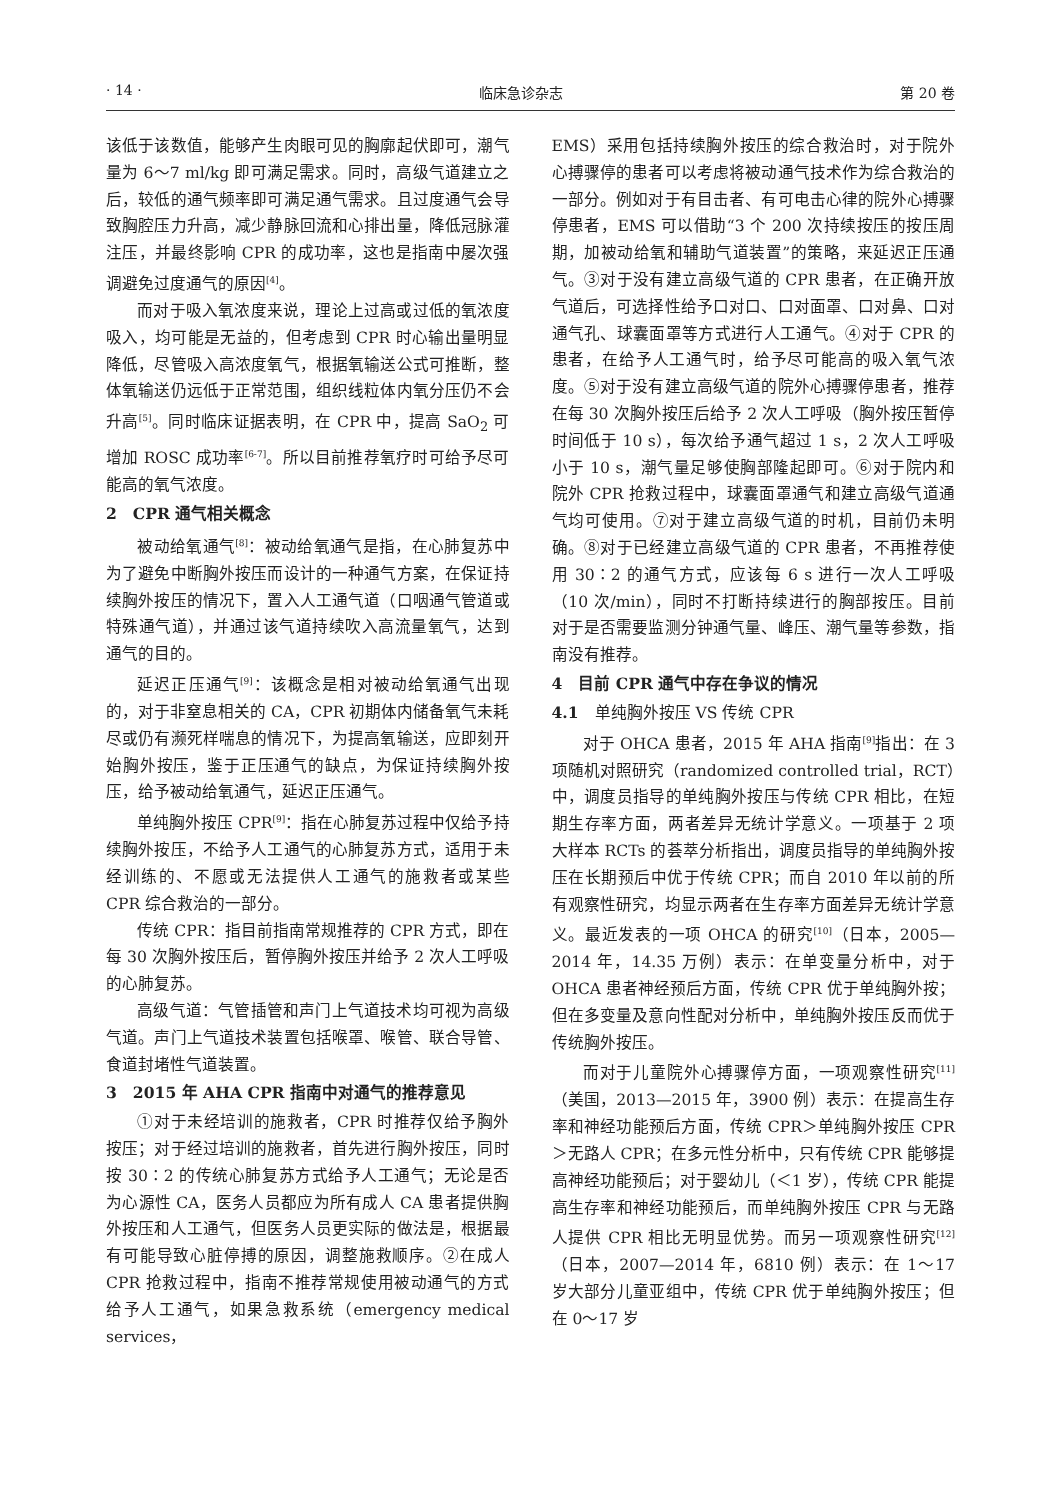· 14 · 临床急诊杂志 第 20 卷
该低于该数值，能够产生肉眼可见的胸廓起伏即可，潮气量为 6～7 ml/kg 即可满足需求。同时，高级气道建立之后，较低的通气频率即可满足通气需求。且过度通气会导致胸腔压力升高，减少静脉回流和心排出量，降低冠脉灌注压，并最终影响 CPR 的成功率，这也是指南中屡次强调避免过度通气的原因<sup>[4]</sup>。
而对于吸入氧浓度来说，理论上过高或过低的氧浓度吸入，均可能是无益的，但考虑到 CPR 时心输出量明显降低，尽管吸入高浓度氧气，根据氧输送公式可推断，整体氧输送仍远低于正常范围，组织线粒体内氧分压仍不会升高<sup>[5]</sup>。同时临床证据表明，在 CPR 中，提高 SaO<sub>2</sub> 可增加 ROSC 成功率<sup>[6-7]</sup>。所以目前推荐氧疗时可给予尽可能高的氧气浓度。
2　CPR 通气相关概念
被动给氧通气<sup>[8]</sup>：被动给氧通气是指，在心肺复苏中为了避免中断胸外按压而设计的一种通气方案，在保证持续胸外按压的情况下，置入人工通气道（口咽通气管道或特殊通气道），并通过该气道持续吹入高流量氧气，达到通气的目的。
延迟正压通气<sup>[9]</sup>：该概念是相对被动给氧通气出现的，对于非窒息相关的 CA，CPR 初期体内储备氧气未耗尽或仍有濒死样喘息的情况下，为提高氧输送，应即刻开始胸外按压，鉴于正压通气的缺点，为保证持续胸外按压，给予被动给氧通气，延迟正压通气。
单纯胸外按压 CPR<sup>[9]</sup>：指在心肺复苏过程中仅给予持续胸外按压，不给予人工通气的心肺复苏方式，适用于未经训练的、不愿或无法提供人工通气的施救者或某些 CPR 综合救治的一部分。
传统 CPR：指目前指南常规推荐的 CPR 方式，即在每 30 次胸外按压后，暂停胸外按压并给予 2 次人工呼吸的心肺复苏。
高级气道：气管插管和声门上气道技术均可视为高级气道。声门上气道技术装置包括喉罩、喉管、联合导管、食道封堵性气道装置。
3　2015 年 AHA CPR 指南中对通气的推荐意见
①对于未经培训的施救者，CPR 时推荐仅给予胸外按压；对于经过培训的施救者，首先进行胸外按压，同时按 30∶2 的传统心肺复苏方式给予人工通气；无论是否为心源性 CA，医务人员都应为所有成人 CA 患者提供胸外按压和人工通气，但医务人员更实际的做法是，根据最有可能导致心脏停搏的原因，调整施救顺序。②在成人 CPR 抢救过程中，指南不推荐常规使用被动通气的方式给予人工通气，如果急救系统（emergency medical services，
EMS）采用包括持续胸外按压的综合救治时，对于院外心搏骤停的患者可以考虑将被动通气技术作为综合救治的一部分。例如对于有目击者、有可电击心律的院外心搏骤停患者，EMS 可以借助“3 个 200 次持续按压的按压周期，加被动给氧和辅助气道装置”的策略，来延迟正压通气。③对于没有建立高级气道的 CPR 患者，在正确开放气道后，可选择性给予口对口、口对面罩、口对鼻、口对通气孔、球囊面罩等方式进行人工通气。④对于 CPR 的患者，在给予人工通气时，给予尽可能高的吸入氧气浓度。⑤对于没有建立高级气道的院外心搏骤停患者，推荐在每 30 次胸外按压后给予 2 次人工呼吸（胸外按压暂停时间低于 10 s），每次给予通气超过 1 s，2 次人工呼吸小于 10 s，潮气量足够使胸部隆起即可。⑥对于院内和院外 CPR 抢救过程中，球囊面罩通气和建立高级气道通气均可使用。⑦对于建立高级气道的时机，目前仍未明确。⑧对于已经建立高级气道的 CPR 患者，不再推荐使用 30∶2 的通气方式，应该每 6 s 进行一次人工呼吸（10 次/min），同时不打断持续进行的胸部按压。目前对于是否需要监测分钟通气量、峰压、潮气量等参数，指南没有推荐。
4　目前 CPR 通气中存在争议的情况
4.1　单纯胸外按压 VS 传统 CPR
对于 OHCA 患者，2015 年 AHA 指南<sup>[9]</sup>指出：在 3 项随机对照研究（randomized controlled trial，RCT）中，调度员指导的单纯胸外按压与传统 CPR 相比，在短期生存率方面，两者差异无统计学意义。一项基于 2 项大样本 RCTs 的荟萃分析指出，调度员指导的单纯胸外按压在长期预后中优于传统 CPR；而自 2010 年以前的所有观察性研究，均显示两者在生存率方面差异无统计学意义。最近发表的一项 OHCA 的研究<sup>[10]</sup>（日本，2005—2014 年，14.35 万例）表示：在单变量分析中，对于 OHCA 患者神经预后方面，传统 CPR 优于单纯胸外按；但在多变量及意向性配对分析中，单纯胸外按压反而优于传统胸外按压。
而对于儿童院外心搏骤停方面，一项观察性研究<sup>[11]</sup>（美国，2013—2015 年，3900 例）表示：在提高生存率和神经功能预后方面，传统 CPR＞单纯胸外按压 CPR＞无路人 CPR；在多元性分析中，只有传统 CPR 能够提高神经功能预后；对于婴幼儿（＜1 岁），传统 CPR 能提高生存率和神经功能预后，而单纯胸外按压 CPR 与无路人提供 CPR 相比无明显优势。而另一项观察性研究<sup>[12]</sup>（日本，2007—2014 年，6810 例）表示：在 1～17 岁大部分儿童亚组中，传统 CPR 优于单纯胸外按压；但在 0～17 岁